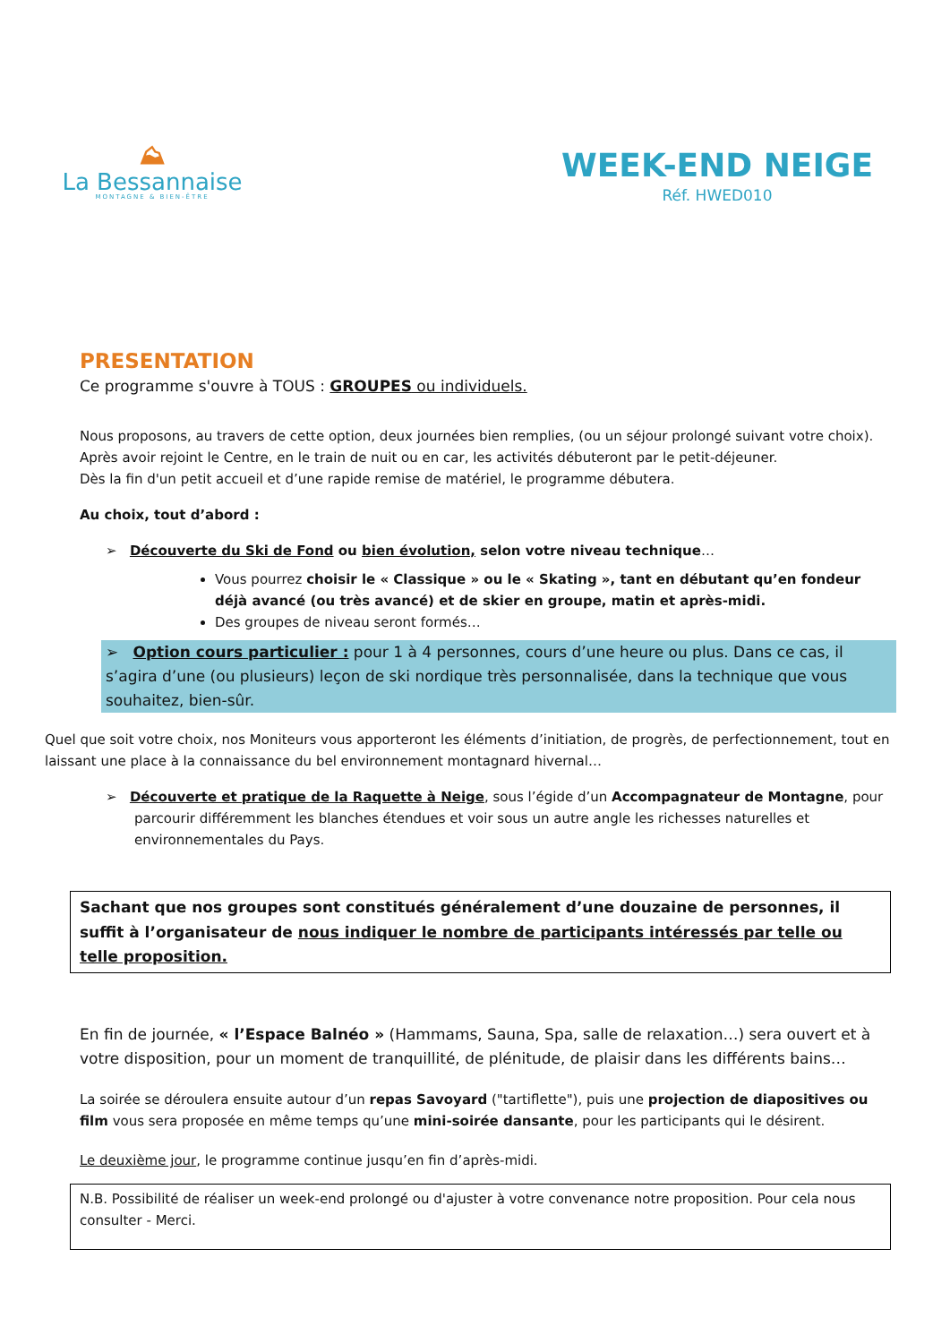⛰
La Bessannaise
MONTAGNE & BIEN-ÊTRE
WEEK-END NEIGE
Réf. HWED010
PRESENTATION
Ce programme s'ouvre à TOUS : GROUPES ou individuels.
Nous proposons, au travers de cette option, deux journées bien remplies, (ou un séjour prolongé suivant votre choix).
Après avoir rejoint le Centre, en le train de nuit ou en car, les activités débuteront par le petit-déjeuner.
Dès la fin d'un petit accueil et d’une rapide remise de matériel, le programme débutera.
Au choix, tout d’abord :
➢ Découverte du Ski de Fond ou bien évolution, selon votre niveau technique…
Vous pourrez choisir le « Classique » ou le « Skating », tant en débutant qu’en fondeur déjà avancé (ou très avancé) et de skier en groupe, matin et après-midi.
Des groupes de niveau seront formés…
➢ Option cours particulier : pour 1 à 4 personnes, cours d’une heure ou plus. Dans ce cas, il s’agira d’une (ou plusieurs) leçon de ski nordique très personnalisée, dans la technique que vous souhaitez, bien-sûr.
Quel que soit votre choix, nos Moniteurs vous apporteront les éléments d’initiation, de progrès, de perfectionnement, tout en laissant une place à la connaissance du bel environnement montagnard hivernal…
➢ Découverte et pratique de la Raquette à Neige, sous l’égide d’un Accompagnateur de Montagne, pour parcourir différemment les blanches étendues et voir sous un autre angle les richesses naturelles et environnementales du Pays.
Sachant que nos groupes sont constitués généralement d’une douzaine de personnes, il suffit à l’organisateur de nous indiquer le nombre de participants intéressés par telle ou telle proposition.
En fin de journée, « l’Espace Balnéo » (Hammams, Sauna, Spa, salle de relaxation…) sera ouvert et à votre disposition, pour un moment de tranquillité, de plénitude, de plaisir dans les différents bains…
La soirée se déroulera ensuite autour d’un repas Savoyard ("tartiflette"), puis une projection de diapositives ou film vous sera proposée en même temps qu’une mini-soirée dansante, pour les participants qui le désirent.
Le deuxième jour, le programme continue jusqu’en fin d’après-midi.
N.B. Possibilité de réaliser un week-end prolongé ou d'ajuster à votre convenance notre proposition. Pour cela nous consulter - Merci.